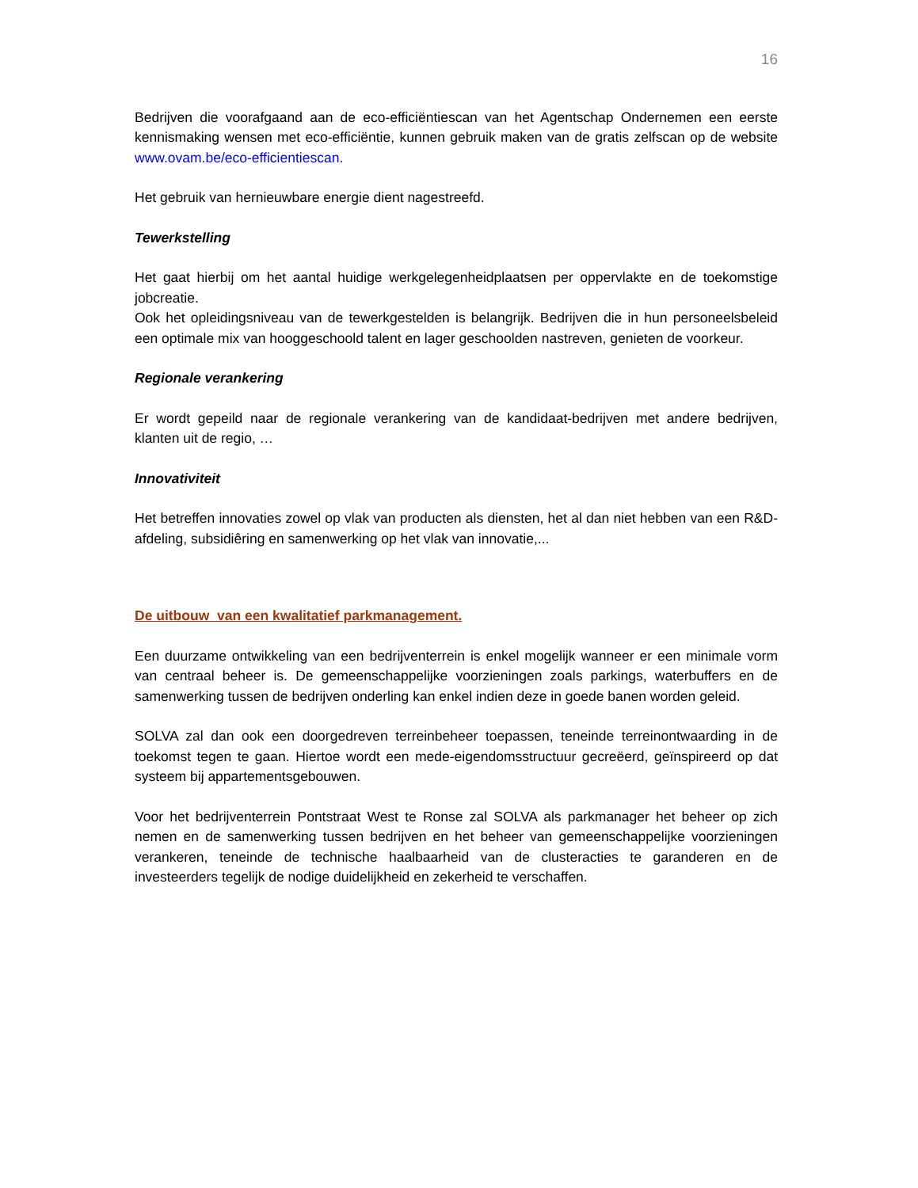16
Bedrijven die voorafgaand aan de eco-efficiëntiescan van het Agentschap Ondernemen een eerste kennismaking wensen met eco-efficiëntie, kunnen gebruik maken van de gratis zelfscan op de website www.ovam.be/eco-efficientiescan.
Het gebruik van hernieuwbare energie dient nagestreefd.
Tewerkstelling
Het gaat hierbij om het aantal huidige werkgelegenheidplaatsen per oppervlakte en de toekomstige jobcreatie.
Ook het opleidingsniveau van de tewerkgestelden is belangrijk. Bedrijven die in hun personeelsbeleid een optimale mix van hooggeschoold talent en lager geschoolden nastreven, genieten de voorkeur.
Regionale verankering
Er wordt gepeild naar de regionale verankering van de kandidaat-bedrijven met andere bedrijven, klanten uit de regio, …
Innovativiteit
Het betreffen innovaties zowel op vlak van producten als diensten, het al dan niet hebben van een R&D-afdeling, subsidiêring en samenwerking op het vlak van innovatie,...
De uitbouw van een kwalitatief parkmanagement.
Een duurzame ontwikkeling van een bedrijventerrein is enkel mogelijk wanneer er een minimale vorm van centraal beheer is. De gemeenschappelijke voorzieningen zoals parkings, waterbuffers en de samenwerking tussen de bedrijven onderling kan enkel indien deze in goede banen worden geleid.
SOLVA zal dan ook een doorgedreven terreinbeheer toepassen, teneinde terreinontwaarding in de toekomst tegen te gaan. Hiertoe wordt een mede-eigendomsstructuur gecreëerd, geïnspireerd op dat systeem bij appartementsgebouwen.
Voor het bedrijventerrein Pontstraat West te Ronse zal SOLVA als parkmanager het beheer op zich nemen en de samenwerking tussen bedrijven en het beheer van gemeenschappelijke voorzieningen verankeren, teneinde de technische haalbaarheid van de clusteracties te garanderen en de investeerders tegelijk de nodige duidelijkheid en zekerheid te verschaffen.